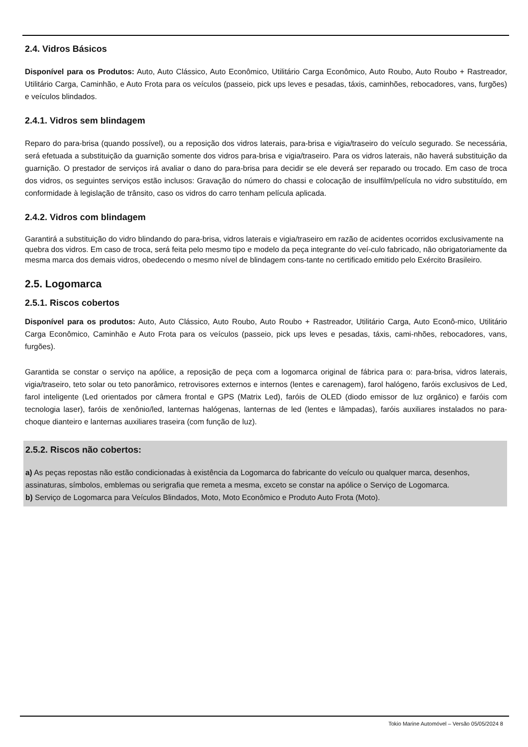2.4. Vidros Básicos
Disponível para os Produtos: Auto, Auto Clássico, Auto Econômico, Utilitário Carga Econômico, Auto Roubo, Auto Roubo + Rastreador, Utilitário Carga, Caminhão, e Auto Frota para os veículos (passeio, pick ups leves e pesadas, táxis, caminhões, rebocadores, vans, furgões) e veículos blindados.
2.4.1. Vidros sem blindagem
Reparo do para-brisa (quando possível), ou a reposição dos vidros laterais, para-brisa e vigia/traseiro do veículo segurado. Se necessária, será efetuada a substituição da guarnição somente dos vidros para-brisa e vigia/traseiro. Para os vidros laterais, não haverá substituição da guarnição. O prestador de serviços irá avaliar o dano do para-brisa para decidir se ele deverá ser reparado ou trocado. Em caso de troca dos vidros, os seguintes serviços estão inclusos: Gravação do número do chassi e colocação de insulfilm/película no vidro substituído, em conformidade à legislação de trânsito, caso os vidros do carro tenham película aplicada.
2.4.2. Vidros com blindagem
Garantirá a substituição do vidro blindando do para-brisa, vidros laterais e vigia/traseiro em razão de acidentes ocorridos exclusivamente na quebra dos vidros. Em caso de troca, será feita pelo mesmo tipo e modelo da peça integrante do veí-culo fabricado, não obrigatoriamente da mesma marca dos demais vidros, obedecendo o mesmo nível de blindagem cons-tante no certificado emitido pelo Exército Brasileiro.
2.5. Logomarca
2.5.1. Riscos cobertos
Disponível para os produtos: Auto, Auto Clássico, Auto Roubo, Auto Roubo + Rastreador, Utilitário Carga, Auto Econô-mico, Utilitário Carga Econômico, Caminhão e Auto Frota para os veículos (passeio, pick ups leves e pesadas, táxis, cami-nhões, rebocadores, vans, furgões).
Garantida se constar o serviço na apólice, a reposição de peça com a logomarca original de fábrica para o: para-brisa, vidros laterais, vigia/traseiro, teto solar ou teto panorâmico, retrovisores externos e internos (lentes e carenagem), farol halógeno, faróis exclusivos de Led, farol inteligente (Led orientados por câmera frontal e GPS (Matrix Led), faróis de OLED (diodo emissor de luz orgânico) e faróis com tecnologia laser), faróis de xenônio/led, lanternas halógenas, lanternas de led (lentes e lâmpadas), faróis auxiliares instalados no para-choque dianteiro e lanternas auxiliares traseira (com função de luz).
2.5.2. Riscos não cobertos:
a) As peças repostas não estão condicionadas à existência da Logomarca do fabricante do veículo ou qualquer marca, desenhos, assinaturas, símbolos, emblemas ou serigrafia que remeta a mesma, exceto se constar na apólice o Serviço de Logomarca.
b) Serviço de Logomarca para Veículos Blindados, Moto, Moto Econômico e Produto Auto Frota (Moto).
Tokio Marine Automóvel – Versão 05/05/2024 8